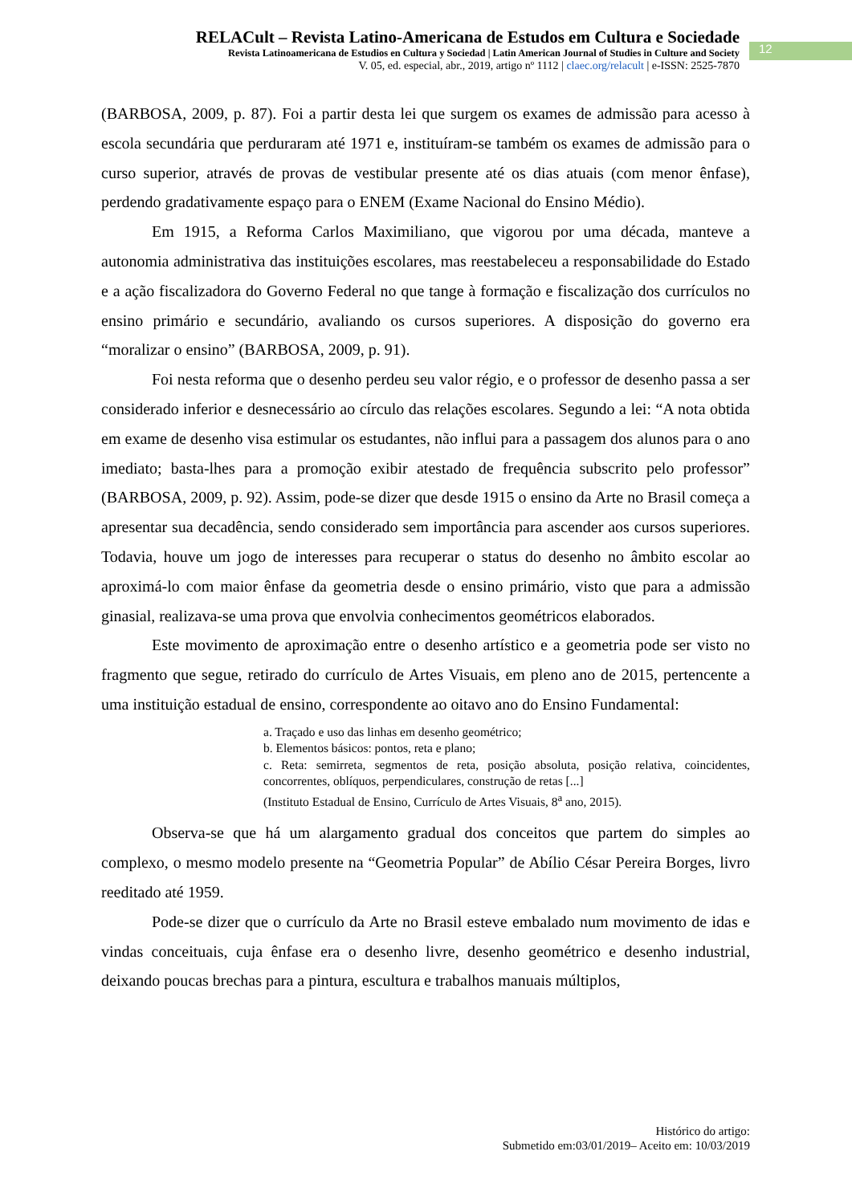RELACult – Revista Latino-Americana de Estudos em Cultura e Sociedade
Revista Latinoamericana de Estudios en Cultura y Sociedad | Latin American Journal of Studies in Culture and Society
V. 05, ed. especial, abr., 2019, artigo nº 1112 | claec.org/relacult | e-ISSN: 2525-7870
12
(BARBOSA, 2009, p. 87). Foi a partir desta lei que surgem os exames de admissão para acesso à escola secundária que perduraram até 1971 e, instituíram-se também os exames de admissão para o curso superior, através de provas de vestibular presente até os dias atuais (com menor ênfase), perdendo gradativamente espaço para o ENEM (Exame Nacional do Ensino Médio).
Em 1915, a Reforma Carlos Maximiliano, que vigorou por uma década, manteve a autonomia administrativa das instituições escolares, mas reestabeleceu a responsabilidade do Estado e a ação fiscalizadora do Governo Federal no que tange à formação e fiscalização dos currículos no ensino primário e secundário, avaliando os cursos superiores. A disposição do governo era “moralizar o ensino” (BARBOSA, 2009, p. 91).
Foi nesta reforma que o desenho perdeu seu valor régio, e o professor de desenho passa a ser considerado inferior e desnecessário ao círculo das relações escolares. Segundo a lei: “A nota obtida em exame de desenho visa estimular os estudantes, não influi para a passagem dos alunos para o ano imediato; basta-lhes para a promoção exibir atestado de frequência subscrito pelo professor” (BARBOSA, 2009, p. 92). Assim, pode-se dizer que desde 1915 o ensino da Arte no Brasil começa a apresentar sua decadência, sendo considerado sem importância para ascender aos cursos superiores. Todavia, houve um jogo de interesses para recuperar o status do desenho no âmbito escolar ao aproximá-lo com maior ênfase da geometria desde o ensino primário, visto que para a admissão ginasial, realizava-se uma prova que envolvia conhecimentos geométricos elaborados.
Este movimento de aproximação entre o desenho artístico e a geometria pode ser visto no fragmento que segue, retirado do currículo de Artes Visuais, em pleno ano de 2015, pertencente a uma instituição estadual de ensino, correspondente ao oitavo ano do Ensino Fundamental:
a. Traçado e uso das linhas em desenho geométrico;
b. Elementos básicos: pontos, reta e plano;
c. Reta: semirreta, segmentos de reta, posição absoluta, posição relativa, coincidentes, concorrentes, oblíquos, perpendiculares, construção de retas [...]
(Instituto Estadual de Ensino, Currículo de Artes Visuais, 8<sup>a</sup> ano, 2015).
Observa-se que há um alargamento gradual dos conceitos que partem do simples ao complexo, o mesmo modelo presente na “Geometria Popular” de Abílio César Pereira Borges, livro reeditado até 1959.
Pode-se dizer que o currículo da Arte no Brasil esteve embalado num movimento de idas e vindas conceituais, cuja ênfase era o desenho livre, desenho geométrico e desenho industrial, deixando poucas brechas para a pintura, escultura e trabalhos manuais múltiplos,
Histórico do artigo:
Submetido em:03/01/2019– Aceito em: 10/03/2019